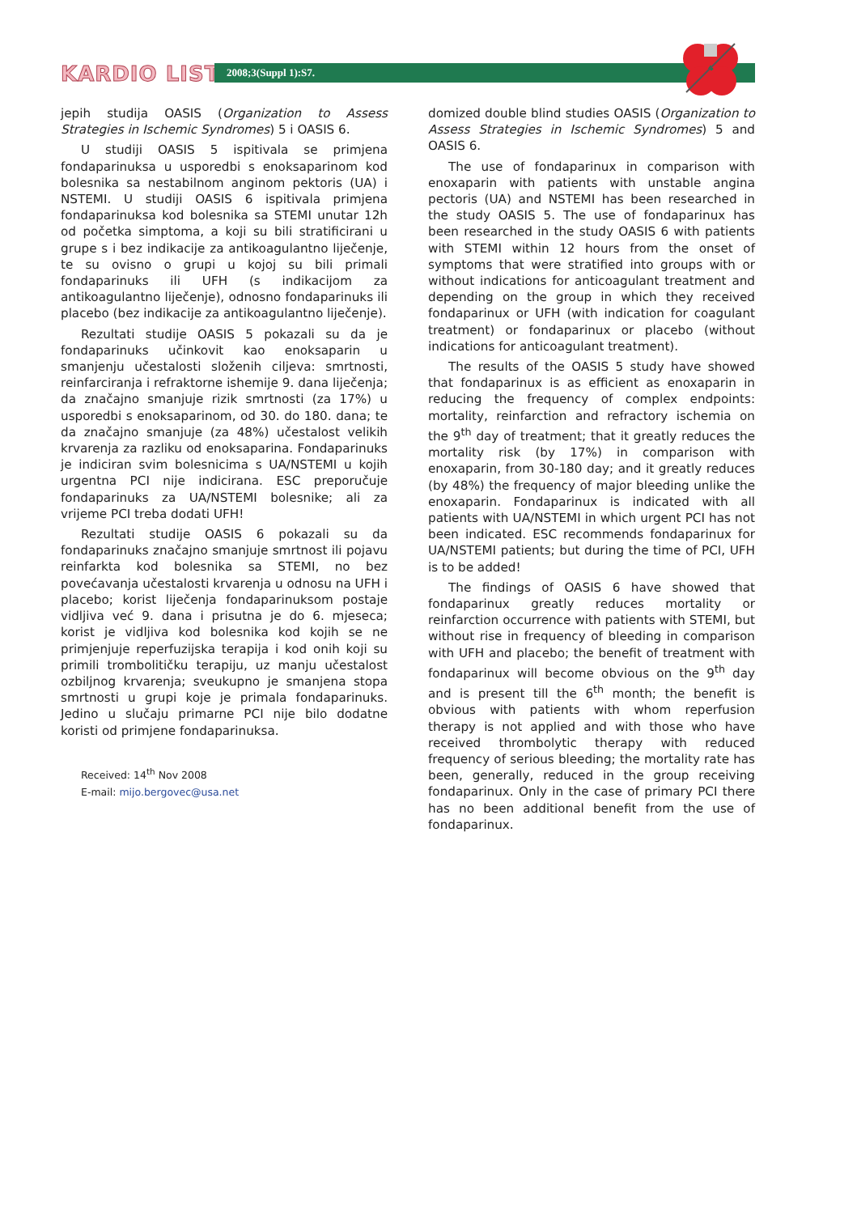KARDIO LIST 2008;3(Suppl 1):S7.
jepih studija OASIS (Organization to Assess Strategies in Ischemic Syndromes) 5 i OASIS 6.
U studiji OASIS 5 ispitivala se primjena fondaparinuksa u usporedbi s enoksaparinom kod bolesnika sa nestabilnom anginom pektoris (UA) i NSTEMI. U studiji OASIS 6 ispitivala primjena fondaparinuksa kod bolesnika sa STEMI unutar 12h od početka simptoma, a koji su bili stratificirani u grupe s i bez indikacije za antikoagulantno liječenje, te su ovisno o grupi u kojoj su bili primali fondaparinuks ili UFH (s indikacijom za antikoagulantno liječenje), odnosno fondaparinuks ili placebo (bez indikacije za antikoagulantno liječenje).
Rezultati studije OASIS 5 pokazali su da je fondaparinuks učinkovit kao enoksaparin u smanjenju učestalosti složenih ciljeva: smrtnosti, reinfarciranja i refraktorne ishemije 9. dana liječenja; da značajno smanjuje rizik smrtnosti (za 17%) u usporedbi s enoksaparinom, od 30. do 180. dana; te da značajno smanjuje (za 48%) učestalost velikih krvarenja za razliku od enoksaparina. Fondaparinuks je indiciran svim bolesnicima s UA/NSTEMI u kojih urgentna PCI nije indicirana. ESC preporučuje fondaparinuks za UA/NSTEMI bolesnike; ali za vrijeme PCI treba dodati UFH!
Rezultati studije OASIS 6 pokazali su da fondaparinuks značajno smanjuje smrtnost ili pojavu reinfarkta kod bolesnika sa STEMI, no bez povećavanja učestalosti krvarenja u odnosu na UFH i placebo; korist liječenja fondaparinuksom postaje vidljiva već 9. dana i prisutna je do 6. mjeseca; korist je vidljiva kod bolesnika kod kojih se ne primjenjuje reperfuzijska terapija i kod onih koji su primili trombolitičku terapiju, uz manju učestalost ozbiljnog krvarenja; sveukupno je smanjena stopa smrtnosti u grupi koje je primala fondaparinuks. Jedino u slučaju primarne PCI nije bilo dodatne koristi od primjene fondaparinuksa.
Received: 14<sup>th</sup> Nov 2008
E-mail: mijo.bergovec@usa.net
domized double blind studies OASIS (Organization to Assess Strategies in Ischemic Syndromes) 5 and OASIS 6.
The use of fondaparinux in comparison with enoxaparin with patients with unstable angina pectoris (UA) and NSTEMI has been researched in the study OASIS 5. The use of fondaparinux has been researched in the study OASIS 6 with patients with STEMI within 12 hours from the onset of symptoms that were stratified into groups with or without indications for anticoagulant treatment and depending on the group in which they received fondaparinux or UFH (with indication for coagulant treatment) or fondaparinux or placebo (without indications for anticoagulant treatment).
The results of the OASIS 5 study have showed that fondaparinux is as efficient as enoxaparin in reducing the frequency of complex endpoints: mortality, reinfarction and refractory ischemia on the 9<sup>th</sup> day of treatment; that it greatly reduces the mortality risk (by 17%) in comparison with enoxaparin, from 30-180 day; and it greatly reduces (by 48%) the frequency of major bleeding unlike the enoxaparin. Fondaparinux is indicated with all patients with UA/NSTEMI in which urgent PCI has not been indicated. ESC recommends fondaparinux for UA/NSTEMI patients; but during the time of PCI, UFH is to be added!
The findings of OASIS 6 have showed that fondaparinux greatly reduces mortality or reinfarction occurrence with patients with STEMI, but without rise in frequency of bleeding in comparison with UFH and placebo; the benefit of treatment with fondaparinux will become obvious on the 9<sup>th</sup> day and is present till the 6<sup>th</sup> month; the benefit is obvious with patients with whom reperfusion therapy is not applied and with those who have received thrombolytic therapy with reduced frequency of serious bleeding; the mortality rate has been, generally, reduced in the group receiving fondaparinux. Only in the case of primary PCI there has no been additional benefit from the use of fondaparinux.